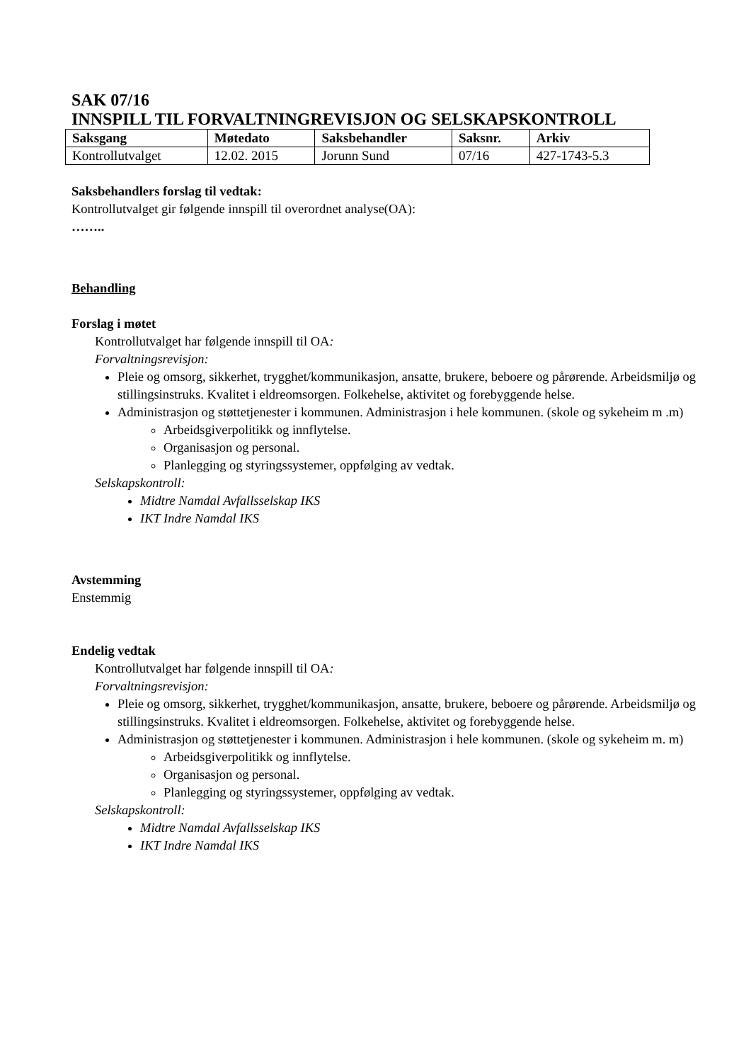SAK 07/16
INNSPILL TIL FORVALTNINGREVISJON OG SELSKAPSKONTROLL
| Saksgang | Møtedato | Saksbehandler | Saksnr. | Arkiv |
| --- | --- | --- | --- | --- |
| Kontrollutvalget | 12.02. 2015 | Jorunn Sund | 07/16 | 427-1743-5.3 |
Saksbehandlers forslag til vedtak:
Kontrollutvalget gir følgende innspill til overordnet analyse(OA):
……..
Behandling
Forslag i møtet
Kontrollutvalget har følgende innspill til OA:
Forvaltningsrevisjon:
Pleie og omsorg, sikkerhet, trygghet/kommunikasjon, ansatte, brukere, beboere og pårørende. Arbeidsmiljø og stillingsinstruks. Kvalitet i eldreomsorgen. Folkehelse, aktivitet og forebyggende helse.
Administrasjon og støttetjenester i kommunen. Administrasjon i hele kommunen. (skole og sykeheim m .m)
Arbeidsgiverpolitikk og innflytelse.
Organisasjon og personal.
Planlegging og styringssystemer, oppfølging av vedtak.
Selskapskontroll:
Midtre Namdal Avfallsselskap IKS
IKT Indre Namdal IKS
Avstemming
Enstemmig
Endelig vedtak
Kontrollutvalget har følgende innspill til OA:
Forvaltningsrevisjon:
Pleie og omsorg, sikkerhet, trygghet/kommunikasjon, ansatte, brukere, beboere og pårørende. Arbeidsmiljø og stillingsinstruks. Kvalitet i eldreomsorgen. Folkehelse, aktivitet og forebyggende helse.
Administrasjon og støttetjenester i kommunen. Administrasjon i hele kommunen. (skole og sykeheim m. m)
Arbeidsgiverpolitikk og innflytelse.
Organisasjon og personal.
Planlegging og styringssystemer, oppfølging av vedtak.
Selskapskontroll:
Midtre Namdal Avfallsselskap IKS
IKT Indre Namdal IKS